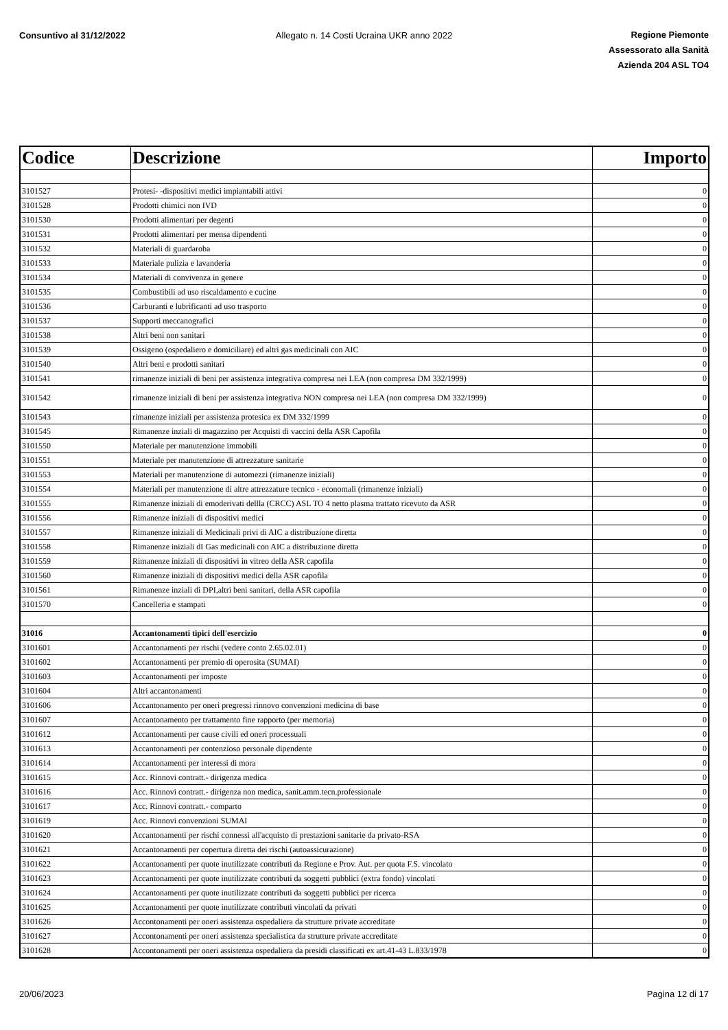Consuntivo al 31/12/2022 Allegato n. 14 Costi Ucraina UKR anno 2022
Regione Piemonte
Assessorato alla Sanità
Azienda 204 ASL TO4
| Codice | Descrizione | Importo |
| --- | --- | --- |
| 3101527 | Protesi- -dispositivi medici impiantabili attivi | 0 |
| 3101528 | Prodotti chimici non IVD | 0 |
| 3101530 | Prodotti alimentari per degenti | 0 |
| 3101531 | Prodotti alimentari per mensa dipendenti | 0 |
| 3101532 | Materiali di guardaroba | 0 |
| 3101533 | Materiale pulizia e lavanderia | 0 |
| 3101534 | Materiali di convivenza in genere | 0 |
| 3101535 | Combustibili ad uso riscaldamento e cucine | 0 |
| 3101536 | Carburanti e lubrificanti ad uso trasporto | 0 |
| 3101537 | Supporti meccanografici | 0 |
| 3101538 | Altri beni non sanitari | 0 |
| 3101539 | Ossigeno (ospedaliero e domiciliare) ed altri gas medicinali con AIC | 0 |
| 3101540 | Altri beni e prodotti sanitari | 0 |
| 3101541 | rimanenze iniziali di beni per assistenza integrativa compresa nei LEA (non compresa DM 332/1999) | 0 |
| 3101542 | rimanenze iniziali di beni per assistenza integrativa NON compresa nei LEA (non compresa DM 332/1999) | 0 |
| 3101543 | rimanenze iniziali per assistenza protesica ex DM 332/1999 | 0 |
| 3101545 | Rimanenze inziali di magazzino per Acquisti di vaccini della ASR Capofila | 0 |
| 3101550 | Materiale per manutenzione immobili | 0 |
| 3101551 | Materiale per manutenzione di attrezzature sanitarie | 0 |
| 3101553 | Materiali per manutenzione di automezzi (rimanenze iniziali) | 0 |
| 3101554 | Materiali per manutenzione di altre attrezzature tecnico - economali (rimanenze iniziali) | 0 |
| 3101555 | Rimanenze iniziali di emoderivati dellla (CRCC) ASL TO 4 netto plasma trattato ricevuto da ASR | 0 |
| 3101556 | Rimanenze iniziali di dispositivi medici | 0 |
| 3101557 | Rimanenze iniziali di Medicinali privi di AIC a distribuzione diretta | 0 |
| 3101558 | Rimanenze iniziali dI Gas medicinali con AIC a distribuzione diretta | 0 |
| 3101559 | Rimanenze iniziali di dispositivi in vitreo della ASR capofila | 0 |
| 3101560 | Rimanenze iniziali di dispositivi medici della ASR capofila | 0 |
| 3101561 | Rimanenze inziali di DPI,altri beni sanitari, della ASR capofila | 0 |
| 3101570 | Cancelleria e stampati | 0 |
| 31016 | Accantonamenti tipici dell'esercizio | 0 |
| 3101601 | Accantonamenti per rischi (vedere conto 2.65.02.01) | 0 |
| 3101602 | Accantonamenti per premio di operosita (SUMAI) | 0 |
| 3101603 | Accantonamenti per imposte | 0 |
| 3101604 | Altri accantonamenti | 0 |
| 3101606 | Accantonamento per oneri pregressi rinnovo convenzioni medicina di base | 0 |
| 3101607 | Accantonamento per trattamento fine rapporto (per memoria) | 0 |
| 3101612 | Accantonamenti per cause civili ed oneri processuali | 0 |
| 3101613 | Accantonamenti per contenzioso personale dipendente | 0 |
| 3101614 | Accantonamenti per interessi di mora | 0 |
| 3101615 | Acc. Rinnovi contratt.- dirigenza medica | 0 |
| 3101616 | Acc. Rinnovi contratt.- dirigenza non medica, sanit.amm.tecn.professionale | 0 |
| 3101617 | Acc. Rinnovi contratt.- comparto | 0 |
| 3101619 | Acc. Rinnovi convenzioni SUMAI | 0 |
| 3101620 | Accantonamenti per rischi connessi all'acquisto di prestazioni sanitarie da privato-RSA | 0 |
| 3101621 | Accantonamenti per copertura diretta dei rischi (autoassicurazione) | 0 |
| 3101622 | Accantonamenti per quote inutilizzate contributi da Regione e Prov. Aut. per quota F.S. vincolato | 0 |
| 3101623 | Accantonamenti per quote inutilizzate contributi da soggetti pubblici (extra fondo) vincolati | 0 |
| 3101624 | Accantonamenti per quote inutilizzate contributi da soggetti pubblici per ricerca | 0 |
| 3101625 | Accantonamenti per quote inutilizzate contributi vincolati da privati | 0 |
| 3101626 | Accontonamenti per oneri assistenza ospedaliera da strutture private accreditate | 0 |
| 3101627 | Accontonamenti per oneri assistenza specialistica da strutture private accreditate | 0 |
| 3101628 | Accontonamenti per oneri assistenza ospedaliera da presidi classificati ex art.41-43 L.833/1978 | 0 |
20/06/2023 Pagina 12 di 17